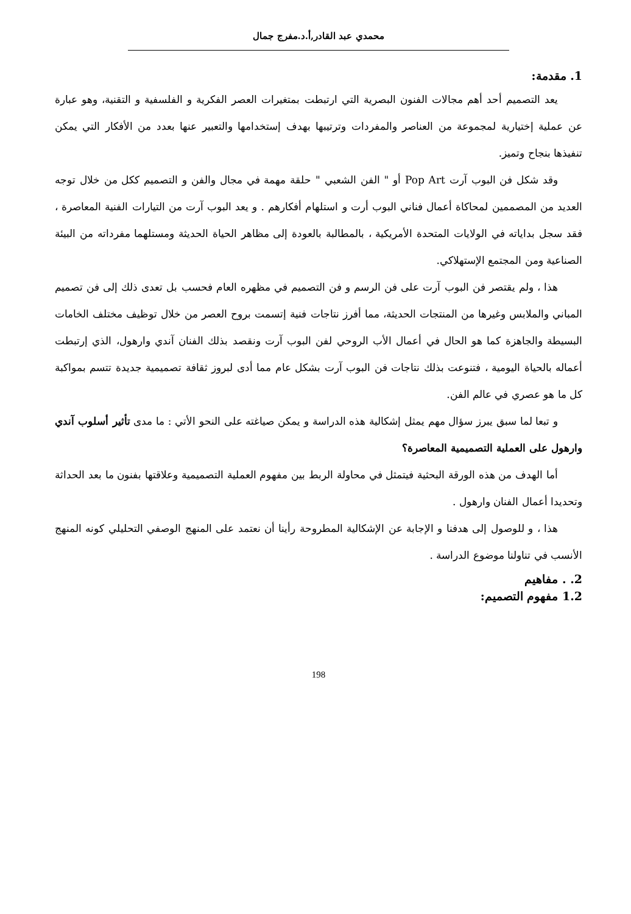محمدي عبد القادر,أ.د.مفرج جمال
1. مقدمة:
يعد التصميم أحد أهم مجالات الفنون البصرية التي ارتبطت بمتغيرات العصر الفكرية و الفلسفية و التقنية، وهو عبارة عن عملية إختيارية لمجموعة من العناصر والمفردات وترتيبها بهدف إستخدامها والتعبير عنها بعدد من الأفكار التي يمكن تنفيذها بنجاح وتميز.
وقد شكل فن البوب آرت Pop Art أو " الفن الشعبي " حلقة مهمة في مجال والفن و التصميم ككل من خلال توجه العديد من المصممين لمحاكاة أعمال فناني البوب أرت و استلهام أفكارهم . و يعد البوب آرت من التيارات الفنية المعاصرة ، فقد سجل بداياته في الولايات المتحدة الأمريكية ، بالمطالبة بالعودة إلى مظاهر الحياة الحديثة ومستلهما مفرداته من البيئة الصناعية ومن المجتمع الإستهلاكي.
هذا ، ولم يقتصر فن البوب آرت على فن الرسم و فن التصميم في مظهره العام فحسب بل تعدى ذلك إلى فن تصميم المباني والملابس وغيرها من المنتجات الحديثة، مما أفرز نتاجات فنية إتسمت بروح العصر من خلال توظيف مختلف الخامات البسيطة والجاهزة كما هو الحال في أعمال الأب الروحي لفن البوب آرت ونقصد بذلك الفنان آندي وارهول، الذي إرتبطت أعماله بالحياة اليومية ، فتنوعت بذلك نتاجات فن البوب آرت بشكل عام مما أدى لبروز ثقافة تصميمية جديدة تتسم بمواكبة كل ما هو عصري في عالم الفن.
و تبعا لما سبق يبرز سؤال مهم يمثل إشكالية هذه الدراسة و يمكن صياغته على النحو الأتي : ما مدى تأثير أسلوب آندي وارهول على العملية التصميمية المعاصرة؟
أما الهدف من هذه الورقة البحثية فيتمثل في محاولة الربط بين مفهوم العملية التصميمية وعلاقتها بفنون ما بعد الحداثة وتحديدا أعمال الفنان وارهول .
هذا ، و للوصول إلى هدفنا و الإجابة عن الإشكالية المطروحة رأينا أن نعتمد على المنهج الوصفي التحليلي كونه المنهج الأنسب في تناولنا موضوع الدراسة .
2. . مفاهيم
1.2 مفهوم التصميم:
198